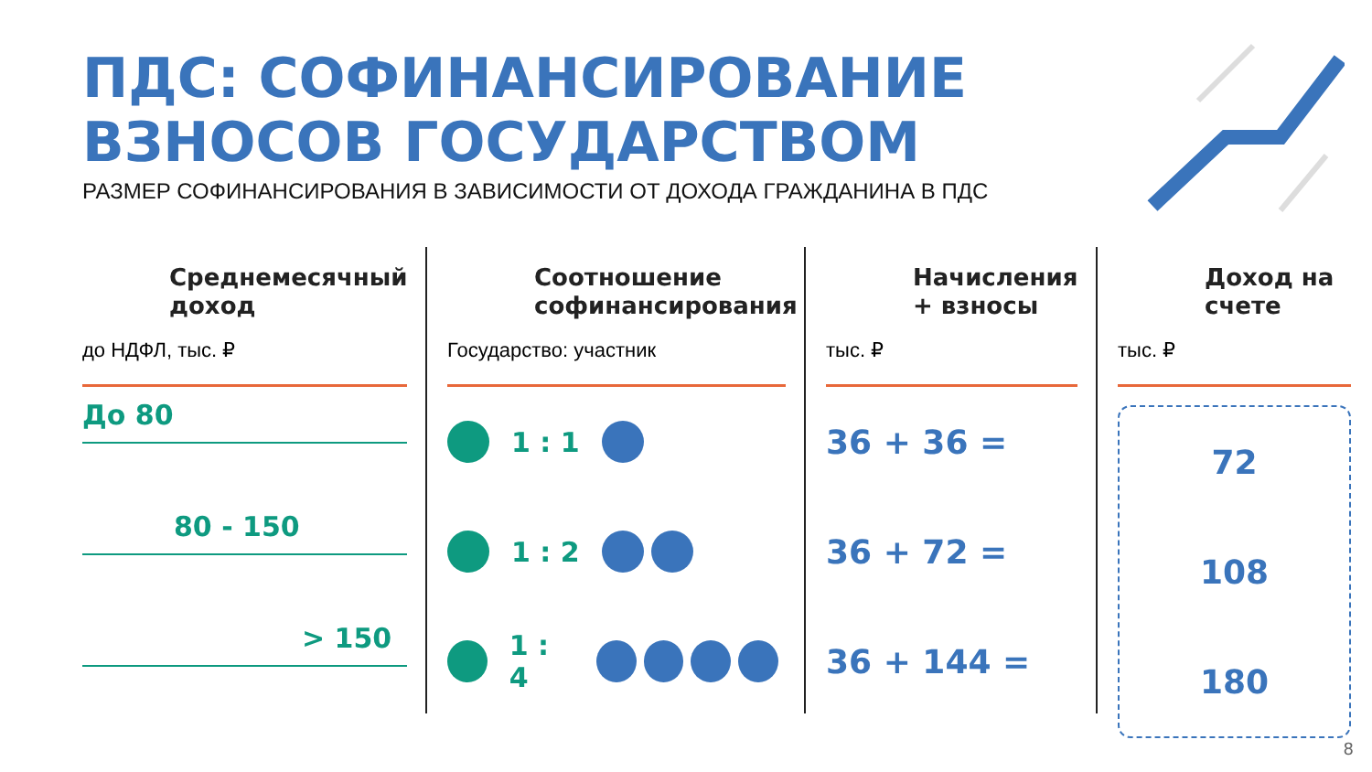ПДС: СОФИНАНСИРОВАНИЕ
ВЗНОСОВ ГОСУДАРСТВОМ
РАЗМЕР СОФИНАНСИРОВАНИЯ В ЗАВИСИМОСТИ ОТ ДОХОДА ГРАЖДАНИНА В ПДС
Среднемесячный доход
до НДФЛ, тыс. ₽
До 80
80 - 150
> 150
Соотношение софинансирования
Государство: участник
1 : 1
1 : 2
1 : 4
Начисления + взносы
тыс. ₽
36 + 36 =
36 + 72 =
36 + 144 =
Доход на счете
тыс. ₽
72
108
180
8